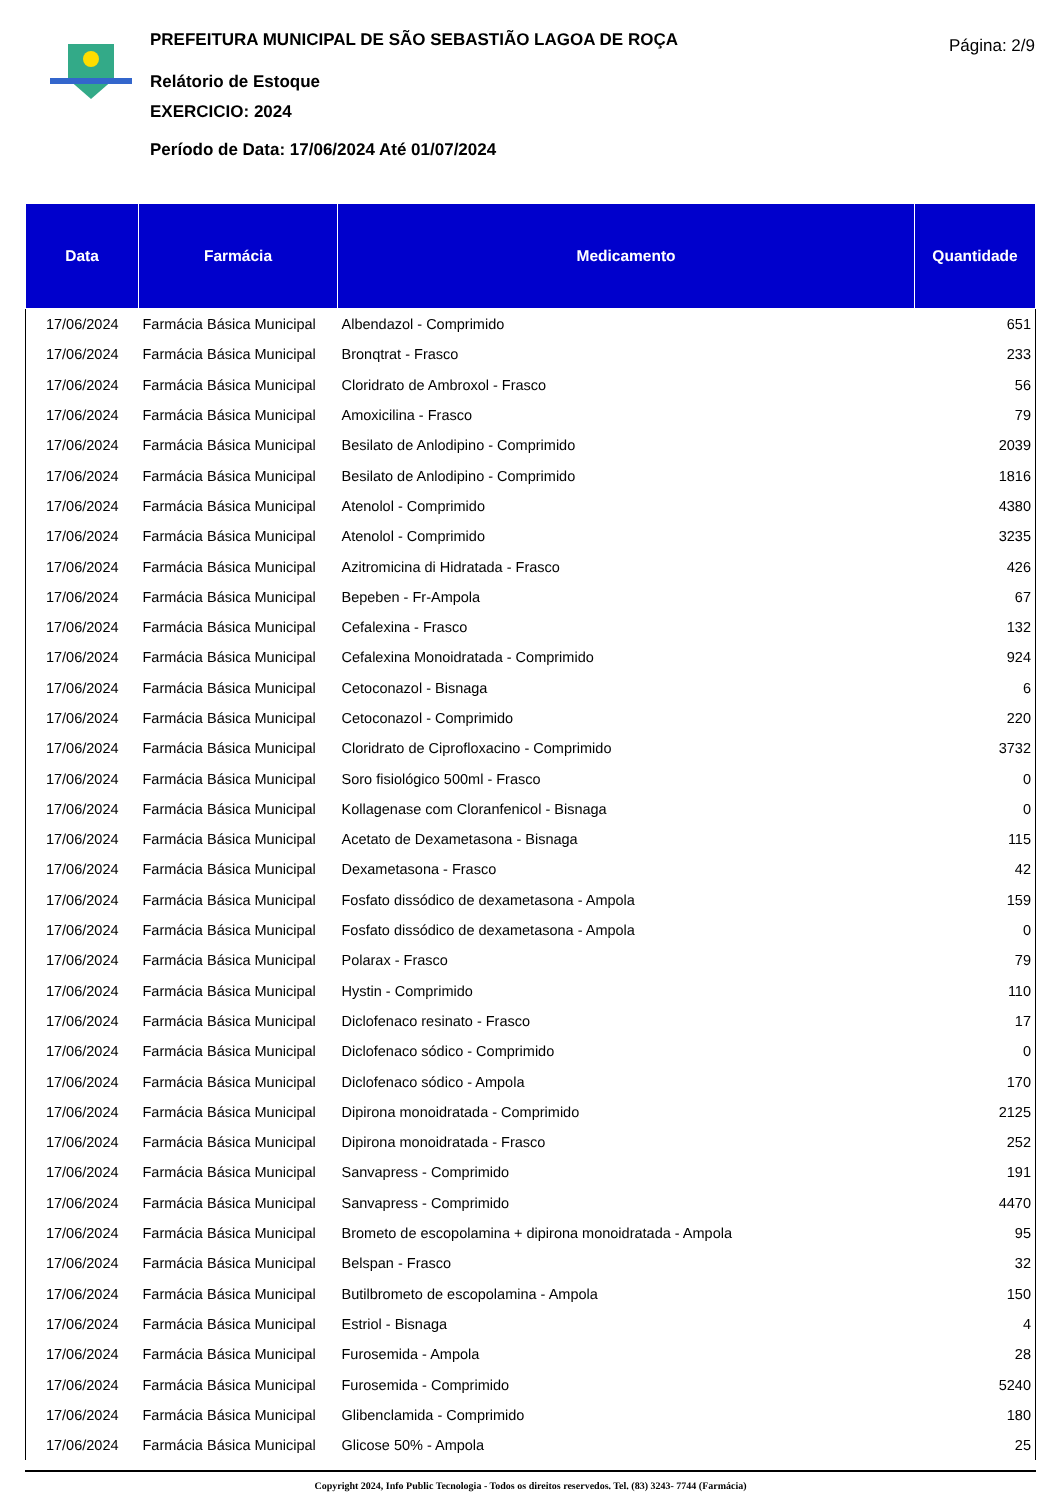PREFEITURA MUNICIPAL DE SÃO SEBASTIÃO LAGOA DE ROÇA
Relátorio de Estoque
EXERCICIO: 2024
Período de Data: 17/06/2024 Até 01/07/2024
Página: 2/9
| Data | Farmácia | Medicamento | Quantidade |
| --- | --- | --- | --- |
| 17/06/2024 | Farmácia Básica Municipal | Albendazol - Comprimido | 651 |
| 17/06/2024 | Farmácia Básica Municipal | Bronqtrat - Frasco | 233 |
| 17/06/2024 | Farmácia Básica Municipal | Cloridrato de Ambroxol - Frasco | 56 |
| 17/06/2024 | Farmácia Básica Municipal | Amoxicilina - Frasco | 79 |
| 17/06/2024 | Farmácia Básica Municipal | Besilato de Anlodipino - Comprimido | 2039 |
| 17/06/2024 | Farmácia Básica Municipal | Besilato de Anlodipino - Comprimido | 1816 |
| 17/06/2024 | Farmácia Básica Municipal | Atenolol - Comprimido | 4380 |
| 17/06/2024 | Farmácia Básica Municipal | Atenolol - Comprimido | 3235 |
| 17/06/2024 | Farmácia Básica Municipal | Azitromicina di Hidratada - Frasco | 426 |
| 17/06/2024 | Farmácia Básica Municipal | Bepeben - Fr-Ampola | 67 |
| 17/06/2024 | Farmácia Básica Municipal | Cefalexina - Frasco | 132 |
| 17/06/2024 | Farmácia Básica Municipal | Cefalexina Monoidratada - Comprimido | 924 |
| 17/06/2024 | Farmácia Básica Municipal | Cetoconazol - Bisnaga | 6 |
| 17/06/2024 | Farmácia Básica Municipal | Cetoconazol - Comprimido | 220 |
| 17/06/2024 | Farmácia Básica Municipal | Cloridrato de Ciprofloxacino - Comprimido | 3732 |
| 17/06/2024 | Farmácia Básica Municipal | Soro fisiológico 500ml - Frasco | 0 |
| 17/06/2024 | Farmácia Básica Municipal | Kollagenase com Cloranfenicol - Bisnaga | 0 |
| 17/06/2024 | Farmácia Básica Municipal | Acetato de Dexametasona - Bisnaga | 115 |
| 17/06/2024 | Farmácia Básica Municipal | Dexametasona - Frasco | 42 |
| 17/06/2024 | Farmácia Básica Municipal | Fosfato dissódico de dexametasona - Ampola | 159 |
| 17/06/2024 | Farmácia Básica Municipal | Fosfato dissódico de dexametasona - Ampola | 0 |
| 17/06/2024 | Farmácia Básica Municipal | Polarax - Frasco | 79 |
| 17/06/2024 | Farmácia Básica Municipal | Hystin - Comprimido | 110 |
| 17/06/2024 | Farmácia Básica Municipal | Diclofenaco resinato - Frasco | 17 |
| 17/06/2024 | Farmácia Básica Municipal | Diclofenaco sódico - Comprimido | 0 |
| 17/06/2024 | Farmácia Básica Municipal | Diclofenaco sódico - Ampola | 170 |
| 17/06/2024 | Farmácia Básica Municipal | Dipirona monoidratada - Comprimido | 2125 |
| 17/06/2024 | Farmácia Básica Municipal | Dipirona monoidratada - Frasco | 252 |
| 17/06/2024 | Farmácia Básica Municipal | Sanvapress - Comprimido | 191 |
| 17/06/2024 | Farmácia Básica Municipal | Sanvapress - Comprimido | 4470 |
| 17/06/2024 | Farmácia Básica Municipal | Brometo de escopolamina + dipirona monoidratada - Ampola | 95 |
| 17/06/2024 | Farmácia Básica Municipal | Belspan - Frasco | 32 |
| 17/06/2024 | Farmácia Básica Municipal | Butilbrometo de escopolamina - Ampola | 150 |
| 17/06/2024 | Farmácia Básica Municipal | Estriol - Bisnaga | 4 |
| 17/06/2024 | Farmácia Básica Municipal | Furosemida - Ampola | 28 |
| 17/06/2024 | Farmácia Básica Municipal | Furosemida - Comprimido | 5240 |
| 17/06/2024 | Farmácia Básica Municipal | Glibenclamida - Comprimido | 180 |
| 17/06/2024 | Farmácia Básica Municipal | Glicose 50% - Ampola | 25 |
Copyright 2024, Info Public Tecnologia - Todos os direitos reservedos. Tel. (83) 3243- 7744 (Farmácia)